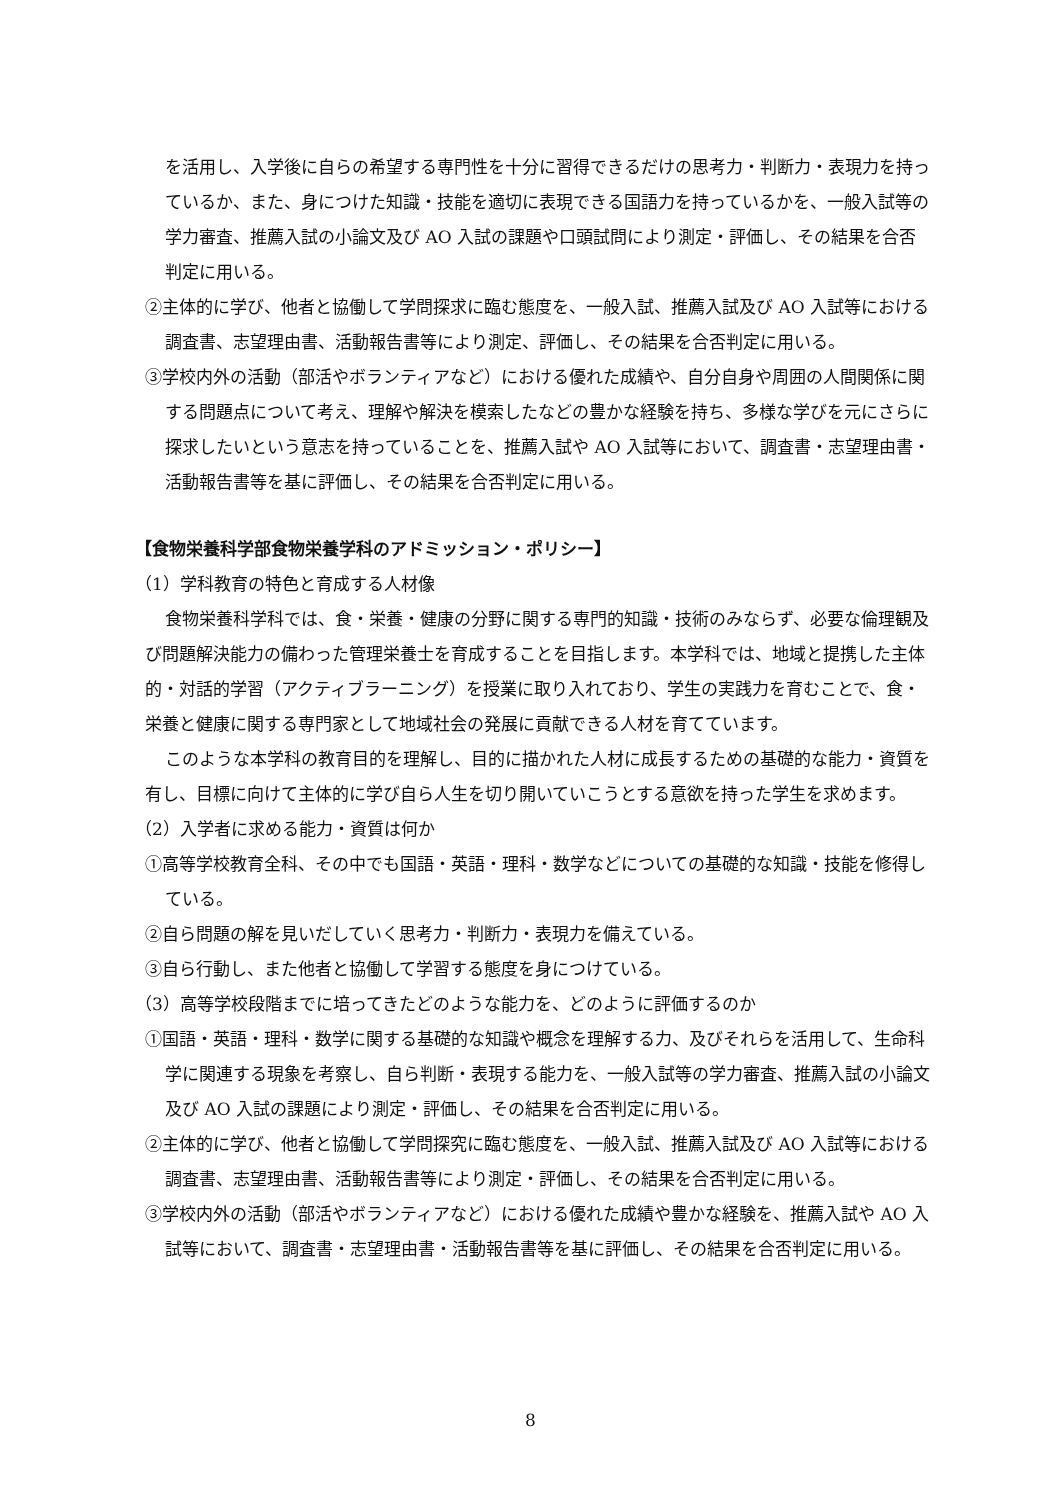を活用し、入学後に自らの希望する専門性を十分に習得できるだけの思考力・判断力・表現力を持っているか、また、身につけた知識・技能を適切に表現できる国語力を持っているかを、一般入試等の学力審査、推薦入試の小論文及び AO 入試の課題や口頭試問により測定・評価し、その結果を合否判定に用いる。
②主体的に学び、他者と協働して学問探求に臨む態度を、一般入試、推薦入試及び AO 入試等における調査書、志望理由書、活動報告書等により測定、評価し、その結果を合否判定に用いる。
③学校内外の活動（部活やボランティアなど）における優れた成績や、自分自身や周囲の人間関係に関する問題点について考え、理解や解決を模索したなどの豊かな経験を持ち、多様な学びを元にさらに探求したいという意志を持っていることを、推薦入試や AO 入試等において、調査書・志望理由書・活動報告書等を基に評価し、その結果を合否判定に用いる。
【食物栄養科学部食物栄養学科のアドミッション・ポリシー】
（1）学科教育の特色と育成する人材像
食物栄養科学科では、食・栄養・健康の分野に関する専門的知識・技術のみならず、必要な倫理観及び問題解決能力の備わった管理栄養士を育成することを目指します。本学科では、地域と提携した主体的・対話的学習（アクティブラーニング）を授業に取り入れており、学生の実践力を育むことで、食・栄養と健康に関する専門家として地域社会の発展に貢献できる人材を育てています。
このような本学科の教育目的を理解し、目的に描かれた人材に成長するための基礎的な能力・資質を有し、目標に向けて主体的に学び自ら人生を切り開いていこうとする意欲を持った学生を求めます。
（2）入学者に求める能力・資質は何か
①高等学校教育全科、その中でも国語・英語・理科・数学などについての基礎的な知識・技能を修得している。
②自ら問題の解を見いだしていく思考力・判断力・表現力を備えている。
③自ら行動し、また他者と協働して学習する態度を身につけている。
（3）高等学校段階までに培ってきたどのような能力を、どのように評価するのか
①国語・英語・理科・数学に関する基礎的な知識や概念を理解する力、及びそれらを活用して、生命科学に関連する現象を考察し、自ら判断・表現する能力を、一般入試等の学力審査、推薦入試の小論文及び AO 入試の課題により測定・評価し、その結果を合否判定に用いる。
②主体的に学び、他者と協働して学問探究に臨む態度を、一般入試、推薦入試及び AO 入試等における調査書、志望理由書、活動報告書等により測定・評価し、その結果を合否判定に用いる。
③学校内外の活動（部活やボランティアなど）における優れた成績や豊かな経験を、推薦入試や AO 入試等において、調査書・志望理由書・活動報告書等を基に評価し、その結果を合否判定に用いる。
8